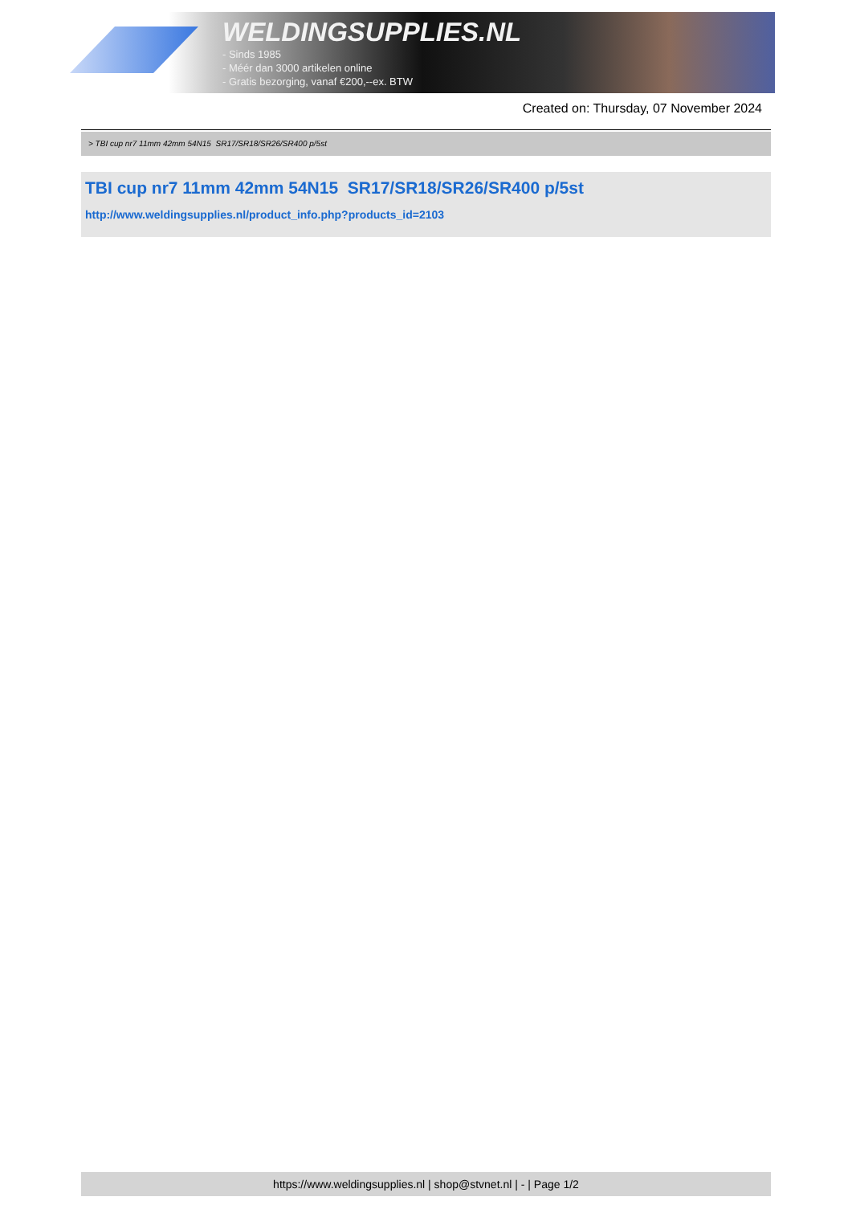WELDINGSUPPLIES.NL
- Sinds 1985
- Méér dan 3000 artikelen online
- Gratis bezorging, vanaf €200,--ex. BTW
Created on: Thursday, 07 November 2024
> TBI cup nr7 11mm 42mm 54N15 SR17/SR18/SR26/SR400 p/5st
TBI cup nr7 11mm 42mm 54N15 SR17/SR18/SR26/SR400 p/5st
http://www.weldingsupplies.nl/product_info.php?products_id=2103
https://www.weldingsupplies.nl | shop@stvnet.nl | - | Page 1/2